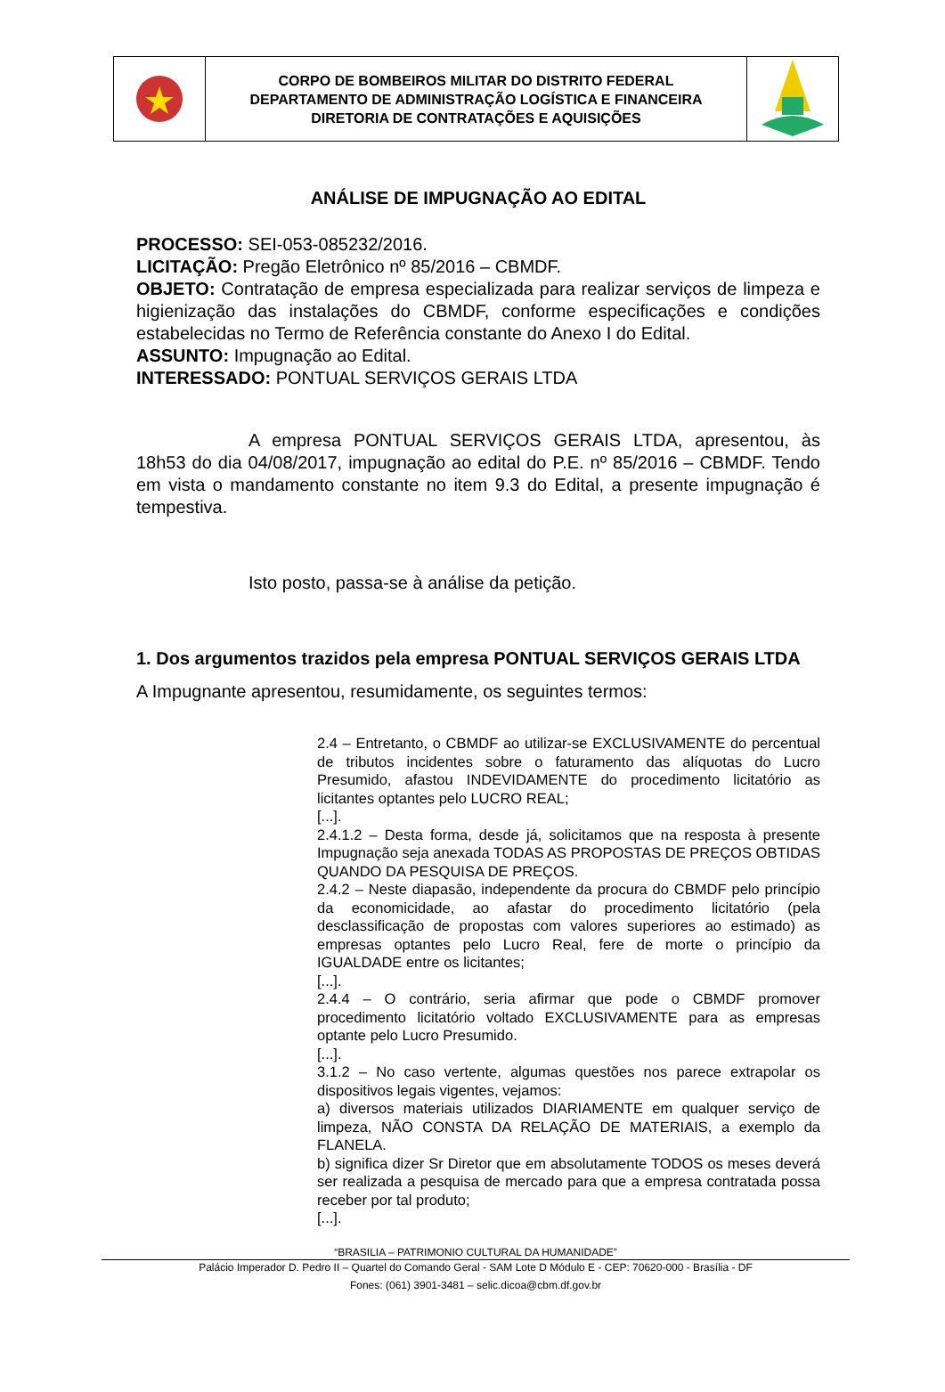| | CORPO DE BOMBEIROS MILITAR DO DISTRITO FEDERAL DEPARTAMENTO DE ADMINISTRAÇÃO LOGÍSTICA E FINANCEIRA DIRETORIA DE CONTRATAÇÕES E AQUISIÇÕES | |
ANÁLISE DE IMPUGNAÇÃO AO EDITAL
PROCESSO: SEI-053-085232/2016.
LICITAÇÃO: Pregão Eletrônico nº 85/2016 – CBMDF.
OBJETO: Contratação de empresa especializada para realizar serviços de limpeza e higienização das instalações do CBMDF, conforme especificações e condições estabelecidas no Termo de Referência constante do Anexo I do Edital.
ASSUNTO: Impugnação ao Edital.
INTERESSADO: PONTUAL SERVIÇOS GERAIS LTDA
A empresa PONTUAL SERVIÇOS GERAIS LTDA, apresentou, às 18h53 do dia 04/08/2017, impugnação ao edital do P.E. nº 85/2016 – CBMDF. Tendo em vista o mandamento constante no item 9.3 do Edital, a presente impugnação é tempestiva.
Isto posto, passa-se à análise da petição.
1. Dos argumentos trazidos pela empresa PONTUAL SERVIÇOS GERAIS LTDA
A Impugnante apresentou, resumidamente, os seguintes termos:
2.4 – Entretanto, o CBMDF ao utilizar-se EXCLUSIVAMENTE do percentual de tributos incidentes sobre o faturamento das alíquotas do Lucro Presumido, afastou INDEVIDAMENTE do procedimento licitatório as licitantes optantes pelo LUCRO REAL;
[...].
2.4.1.2 – Desta forma, desde já, solicitamos que na resposta à presente Impugnação seja anexada TODAS AS PROPOSTAS DE PREÇOS OBTIDAS QUANDO DA PESQUISA DE PREÇOS.
2.4.2 – Neste diapasão, independente da procura do CBMDF pelo princípio da economicidade, ao afastar do procedimento licitatório (pela desclassificação de propostas com valores superiores ao estimado) as empresas optantes pelo Lucro Real, fere de morte o princípio da IGUALDADE entre os licitantes;
[...].
2.4.4 – O contrário, seria afirmar que pode o CBMDF promover procedimento licitatório voltado EXCLUSIVAMENTE para as empresas optante pelo Lucro Presumido.
[...].
3.1.2 – No caso vertente, algumas questões nos parece extrapolar os dispositivos legais vigentes, vejamos:
a) diversos materiais utilizados DIARIAMENTE em qualquer serviço de limpeza, NÃO CONSTA DA RELAÇÃO DE MATERIAIS, a exemplo da FLANELA.
b) significa dizer Sr Diretor que em absolutamente TODOS os meses deverá ser realizada a pesquisa de mercado para que a empresa contratada possa receber por tal produto;
[...].
“BRASILIA – PATRIMONIO CULTURAL DA HUMANIDADE”
Palácio Imperador D. Pedro II – Quartel do Comando Geral - SAM Lote D Módulo E - CEP: 70620-000 - Brasília - DF
Fones: (061) 3901-3481 – selic.dicoa@cbm.df.gov.br